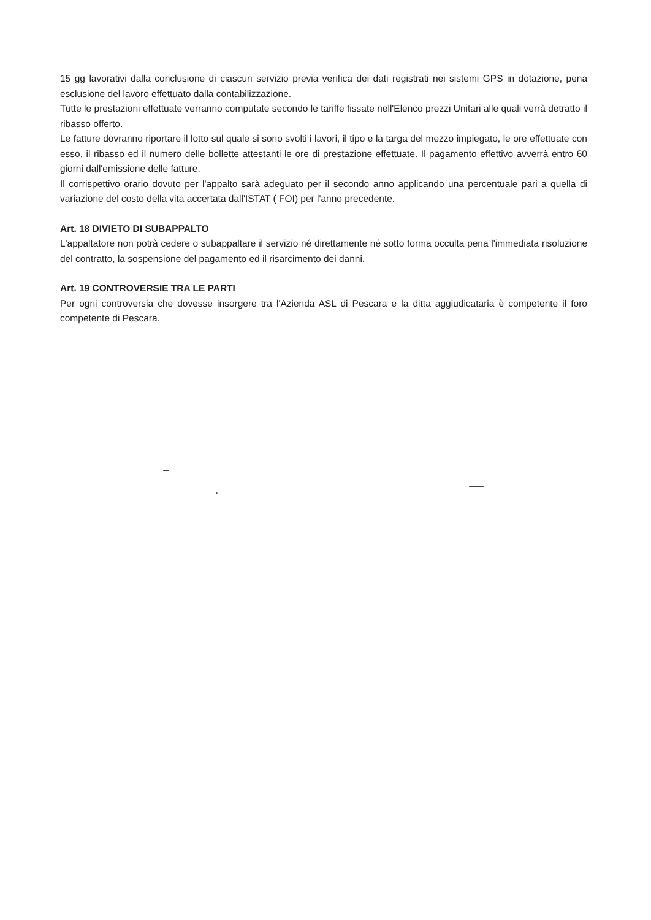15 gg lavorativi dalla conclusione di ciascun servizio previa verifica dei dati registrati nei sistemi GPS in dotazione, pena esclusione del lavoro effettuato dalla contabilizzazione.
Tutte le prestazioni effettuate verranno computate secondo le tariffe fissate nell'Elenco prezzi Unitari alle quali verrà detratto il ribasso offerto.
Le fatture dovranno riportare il lotto sul quale si sono svolti i lavori, il tipo e la targa del mezzo impiegato, le ore effettuate con esso, il ribasso ed il numero delle bollette attestanti le ore di prestazione effettuate. Il pagamento effettivo avverrà entro 60 giorni dall'emissione delle fatture.
Il corrispettivo orario dovuto per l'appalto sarà adeguato per il secondo anno applicando una percentuale pari a quella di variazione del costo della vita accertata dall'ISTAT ( FOI) per l'anno precedente.
Art. 18 DIVIETO DI SUBAPPALTO
L'appaltatore non potrà cedere o subappaltare il servizio né direttamente né sotto forma occulta pena l'immediata risoluzione del contratto, la sospensione del pagamento ed il risarcimento dei danni.
Art. 19 CONTROVERSIE TRA LE PARTI
Per ogni controversia che dovesse insorgere tra l'Azienda ASL di Pescara e la ditta aggiudicataria è competente il foro competente di Pescara.